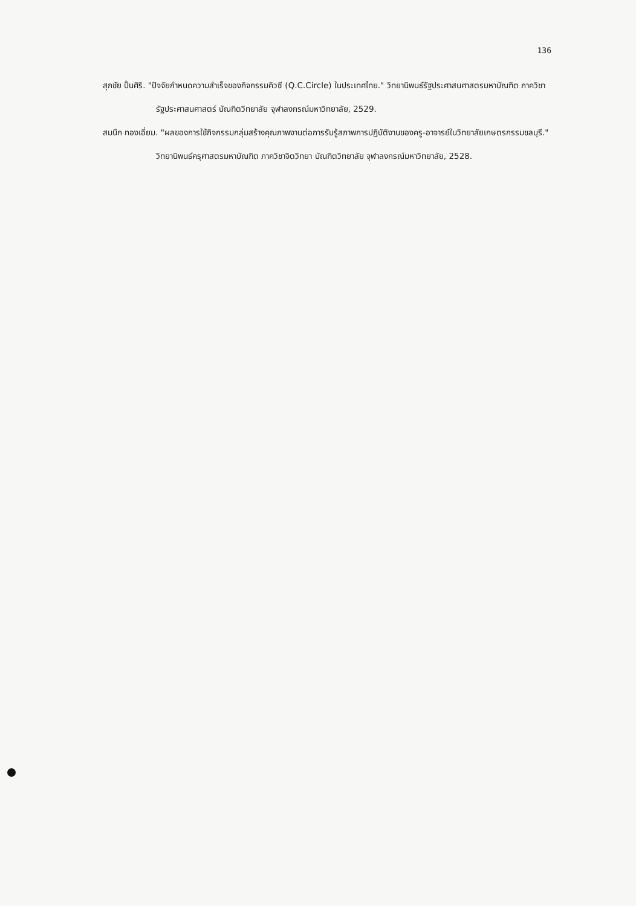136
สุภชัย ปั้นศิริ. "ปัจจัยกำหนดความสำเร็จของกิจกรรมคิวซี (Q.C.Circle) ในประเทศไทย." วิทยานิพนธ์รัฐประศาสนศาสตรมหาบัณฑิต ภาควิชารัฐประศาสนศาสตร์ บัณฑิตวิทยาลัย จุฬาลงกรณ์มหาวิทยาลัย, 2529.
สมนึก ทองเอี่ยม. "ผลของการใช้กิจกรรมกลุ่มสร้างคุณภาพงานต่อการรับรู้สภาพการปฏิบัติงานของครู-อาจารย์ในวิทยาลัยเกษตรกรรมชลบุรี." วิทยานิพนธ์ครุศาสตรมหาบัณฑิต ภาควิชาจิตวิทยา บัณฑิตวิทยาลัย จุฬาลงกรณ์มหาวิทยาลัย, 2528.